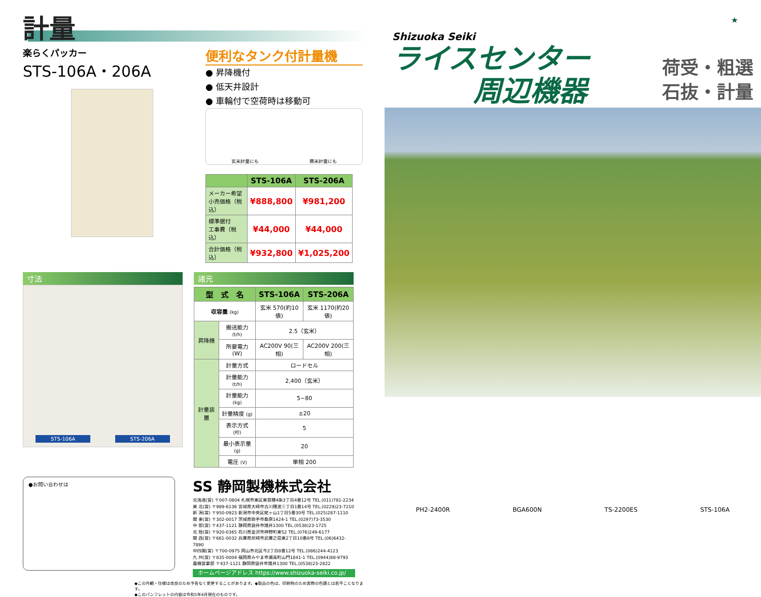計量
楽らくパッカー
STS-106A・206A
便利なタンク付計量機
● 昇降機付
● 低天井設計
● 車輪付で空荷時は移動可
玄米計量にも 屑米計量にも
| | STS-106A | STS-206A |
| --- | --- | --- |
| メーカー希望 小売価格（税込） | ¥888,800 | ¥981,200 |
| 標準据付 工事費（税込） | ¥44,000 | ¥44,000 |
| 合計価格（税込） | ¥932,800 | ¥1,025,200 |
寸法
STS-106A STS-206A
諸元
| 型 式 名 | | STS-106A | STS-206A |
| --- | --- | --- | --- |
| 収容量 (kg) | | 玄米 570(約10俵) | 玄米 1170(約20俵) |
| 昇降機 | 搬送能力 (t/h) | 2.5（玄米） | |
| | 所要電力 (W) | AC200V 90(三相) | AC200V 200(三相) |
| 計量装置 | 計量方式 | ロードセル | |
| | 計量能力 (t/h) | 2,400（玄米） | |
| | 計量能力 (kg) | 5~80 | |
| | 計量精度 (g) | ±20 | |
| | 表示方式 (桁) | 5 | |
| | 最小表示量 (g) | 20 | |
| | 電圧 (V) | 単相 200 | |
●お問い合わせは
SS 静岡製機株式会社
北海道(営) 〒007-0804 札幌市東区東苗穂4条3丁目4番12号 TEL.(011)781-2234
東 北(営) 〒989-6136 宮城県大崎市古川穂波三丁目1番14号 TEL.(0229)23-7210
新 潟(営) 〒950-0923 新潟市中央区姥ヶ山1丁目5番30号 TEL.(025)287-1110
関 東(営) 〒302-0017 茨城県取手市桑原1424-1 TEL.(0297)73-3530
中 部(営) 〒437-1121 静岡県袋井市諸井1300 TEL.(0538)23-1725
北 陸(営) 〒920-0365 石川県金沢市神野町東52 TEL.(076)249-6177
関 西(営) 〒661-0032 兵庫県尼崎市武庫之荘東2丁目10番8号 TEL.(06)6432-7890
中四国(営) 〒700-0975 岡山市北区今2丁目8番12号 TEL.(086)244-4123
九 州(営) 〒835-0004 福岡県みやま市瀬高町山門1841-1 TEL.(0944)88-9793
農機営業部 〒437-1121 静岡県袋井市諸井1300 TEL.(0538)23-2822
ホームページアドレス https://www.shizuoka-seiki.co.jp/
◆この外観・仕様は改良のため予告なく変更することがあります。◆製品の色は、印刷物のため実際の色調とは若干ことなります。
◆このパンフレットの内容は令和5年4月現在のものです。
★
Shizuoka Seiki
ライスセンター
周辺機器
荷受・粗選
石抜・計量
PH2-2400R BGA600N TS-2200ES STS-106A